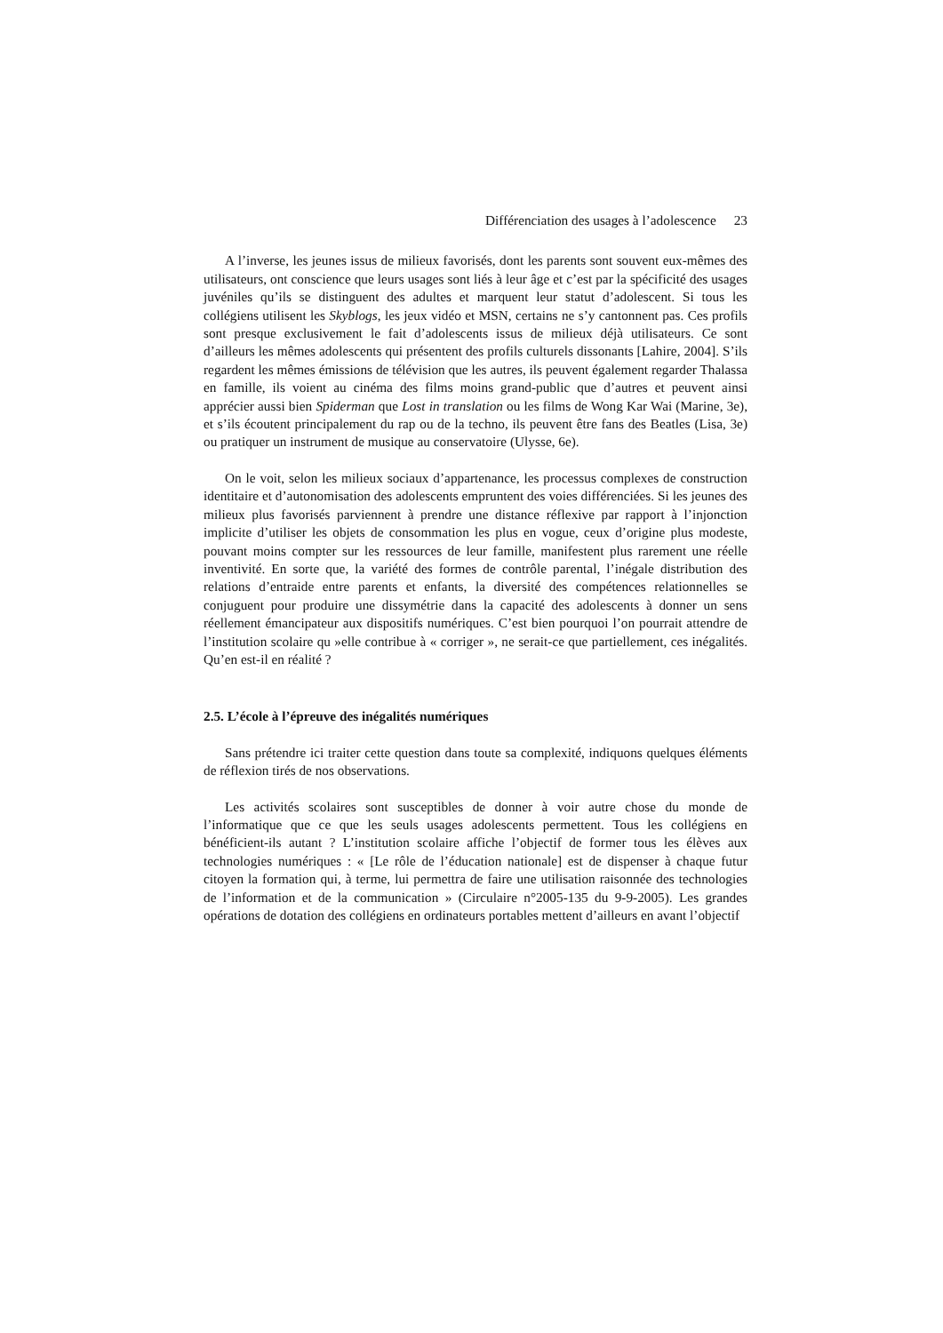Différenciation des usages à l’adolescence 23
A l’inverse, les jeunes issus de milieux favorisés, dont les parents sont souvent eux-mêmes des utilisateurs, ont conscience que leurs usages sont liés à leur âge et c’est par la spécificité des usages juvéniles qu’ils se distinguent des adultes et marquent leur statut d’adolescent. Si tous les collégiens utilisent les Skyblogs, les jeux vidéo et MSN, certains ne s’y cantonnent pas. Ces profils sont presque exclusivement le fait d’adolescents issus de milieux déjà utilisateurs. Ce sont d’ailleurs les mêmes adolescents qui présentent des profils culturels dissonants [Lahire, 2004]. S’ils regardent les mêmes émissions de télévision que les autres, ils peuvent également regarder Thalassa en famille, ils voient au cinéma des films moins grand-public que d’autres et peuvent ainsi apprécier aussi bien Spiderman que Lost in translation ou les films de Wong Kar Wai (Marine, 3e), et s’ils écoutent principalement du rap ou de la techno, ils peuvent être fans des Beatles (Lisa, 3e) ou pratiquer un instrument de musique au conservatoire (Ulysse, 6e).
On le voit, selon les milieux sociaux d’appartenance, les processus complexes de construction identitaire et d’autonomisation des adolescents empruntent des voies différenciées. Si les jeunes des milieux plus favorisés parviennent à prendre une distance réflexive par rapport à l’injonction implicite d’utiliser les objets de consommation les plus en vogue, ceux d’origine plus modeste, pouvant moins compter sur les ressources de leur famille, manifestent plus rarement une réelle inventivité. En sorte que, la variété des formes de contrôle parental, l’inégale distribution des relations d’entraide entre parents et enfants, la diversité des compétences relationnelles se conjuguent pour produire une dissymétrie dans la capacité des adolescents à donner un sens réellement émancipateur aux dispositifs numériques. C’est bien pourquoi l’on pourrait attendre de l’institution scolaire qu »elle contribue à « corriger », ne serait-ce que partiellement, ces inégalités. Qu’en est-il en réalité ?
2.5. L’école à l’épreuve des inégalités numériques
Sans prétendre ici traiter cette question dans toute sa complexité, indiquons quelques éléments de réflexion tirés de nos observations.
Les activités scolaires sont susceptibles de donner à voir autre chose du monde de l’informatique que ce que les seuls usages adolescents permettent. Tous les collégiens en bénéficient-ils autant ? L’institution scolaire affiche l’objectif de former tous les élèves aux technologies numériques : « [Le rôle de l’éducation nationale] est de dispenser à chaque futur citoyen la formation qui, à terme, lui permettra de faire une utilisation raisonnée des technologies de l’information et de la communication » (Circulaire n°2005-135 du 9-9-2005). Les grandes opérations de dotation des collégiens en ordinateurs portables mettent d’ailleurs en avant l’objectif